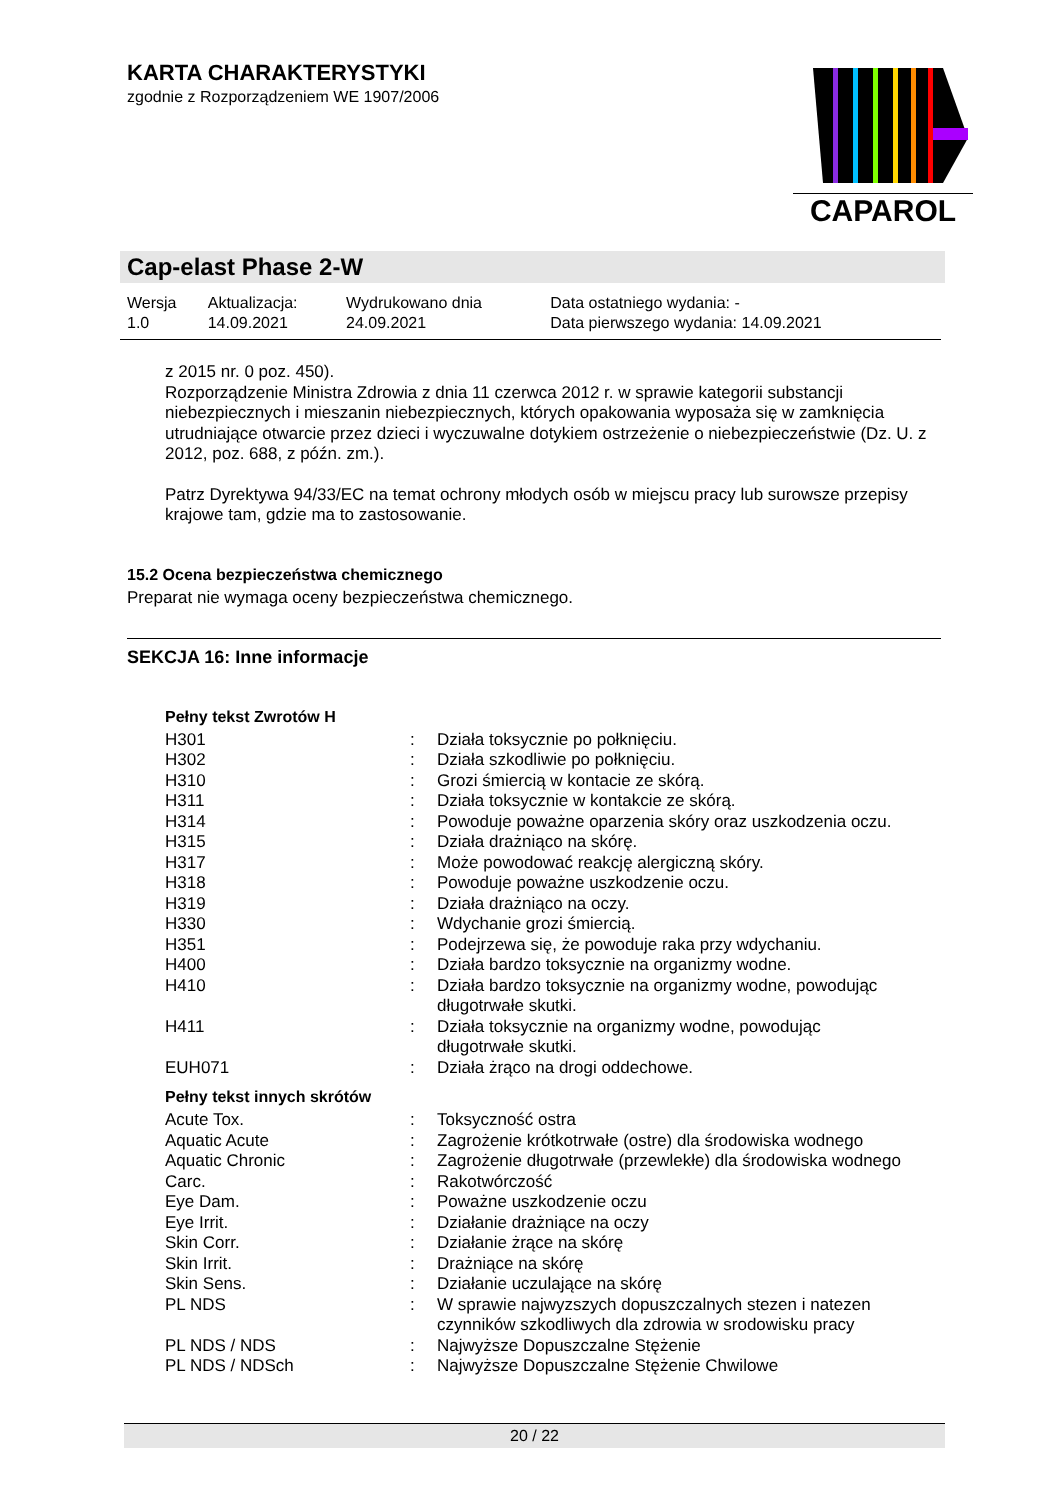KARTA CHARAKTERYSTYKI
zgodnie z Rozporządzeniem WE 1907/2006
CAPAROL
Cap-elast Phase 2-W
| Wersja 1.0 | Aktualizacja: 14.09.2021 | Wydrukowano dnia 24.09.2021 | Data ostatniego wydania: - Data pierwszego wydania: 14.09.2021 |
z 2015 nr. 0 poz. 450).
Rozporządzenie Ministra Zdrowia z dnia 11 czerwca 2012 r. w sprawie kategorii substancji niebezpiecznych i mieszanin niebezpiecznych, których opakowania wyposaża się w zamknięcia utrudniające otwarcie przez dzieci i wyczuwalne dotykiem ostrzeżenie o niebezpieczeństwie (Dz. U. z 2012, poz. 688, z późn. zm.).
Patrz Dyrektywa 94/33/EC na temat ochrony młodych osób w miejscu pracy lub surowsze przepisy krajowe tam, gdzie ma to zastosowanie.
15.2 Ocena bezpieczeństwa chemicznego
Preparat nie wymaga oceny bezpieczeństwa chemicznego.
SEKCJA 16: Inne informacje
Pełny tekst Zwrotów H
| H301 | : | Działa toksycznie po połknięciu. |
| H302 | : | Działa szkodliwie po połknięciu. |
| H310 | : | Grozi śmiercią w kontacie ze skórą. |
| H311 | : | Działa toksycznie w kontakcie ze skórą. |
| H314 | : | Powoduje poważne oparzenia skóry oraz uszkodzenia oczu. |
| H315 | : | Działa drażniąco na skórę. |
| H317 | : | Może powodować reakcję alergiczną skóry. |
| H318 | : | Powoduje poważne uszkodzenie oczu. |
| H319 | : | Działa drażniąco na oczy. |
| H330 | : | Wdychanie grozi śmiercią. |
| H351 | : | Podejrzewa się, że powoduje raka przy wdychaniu. |
| H400 | : | Działa bardzo toksycznie na organizmy wodne. |
| H410 | : | Działa bardzo toksycznie na organizmy wodne, powodując długotrwałe skutki. |
| H411 | : | Działa toksycznie na organizmy wodne, powodując długotrwałe skutki. |
| EUH071 | : | Działa żrąco na drogi oddechowe. |
Pełny tekst innych skrótów
| Acute Tox. | : | Toksyczność ostra |
| Aquatic Acute | : | Zagrożenie krótkotrwałe (ostre) dla środowiska wodnego |
| Aquatic Chronic | : | Zagrożenie długotrwałe (przewlekłe) dla środowiska wodnego |
| Carc. | : | Rakotwórczość |
| Eye Dam. | : | Poważne uszkodzenie oczu |
| Eye Irrit. | : | Działanie drażniące na oczy |
| Skin Corr. | : | Działanie żrące na skórę |
| Skin Irrit. | : | Drażniące na skórę |
| Skin Sens. | : | Działanie uczulające na skórę |
| PL NDS | : | W sprawie najwyzszych dopuszczalnych stezen i natezen czynników szkodliwych dla zdrowia w srodowisku pracy |
| PL NDS / NDS | : | Najwyższe Dopuszczalne Stężenie |
| PL NDS / NDSch | : | Najwyższe Dopuszczalne Stężenie Chwilowe |
20 / 22